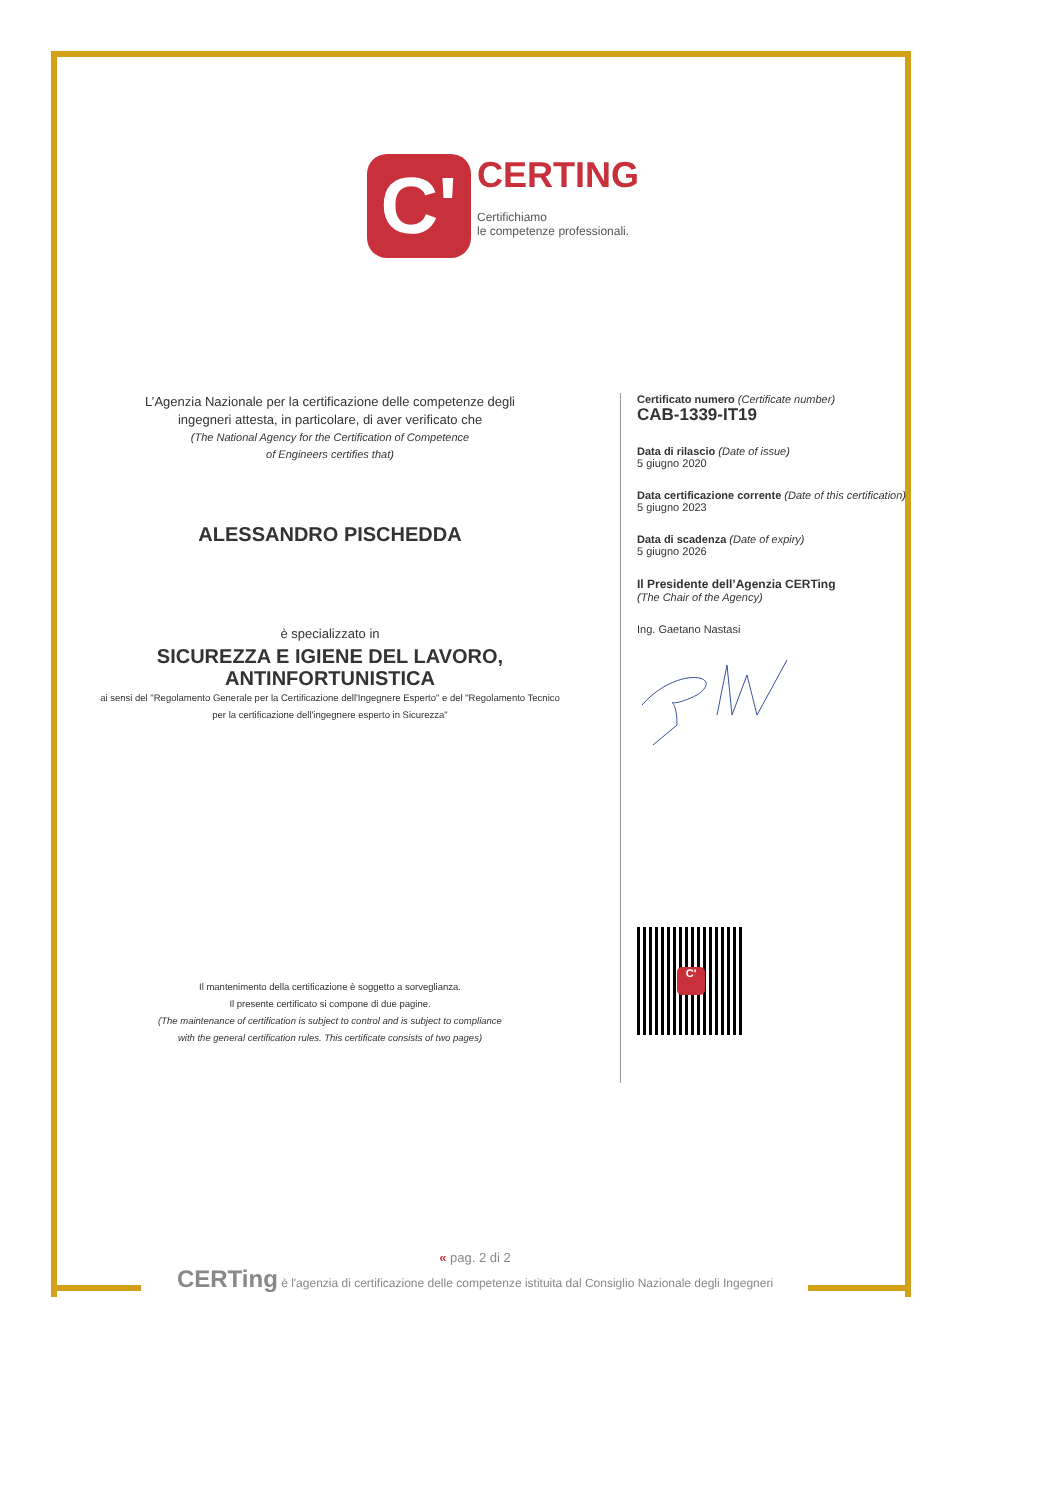C'
CERTING
Certifichiamo
le competenze professionali.
L’Agenzia Nazionale per la certificazione delle competenze degli ingegneri attesta, in particolare, di aver verificato che
(The National Agency for the Certification of Competence
of Engineers certifies that)
ALESSANDRO PISCHEDDA
è specializzato in
SICUREZZA E IGIENE DEL LAVORO, ANTINFORTUNISTICA
ai sensi del "Regolamento Generale per la Certificazione dell'Ingegnere Esperto" e del "Regolamento Tecnico per la certificazione dell'ingegnere esperto in Sicurezza"
Il mantenimento della certificazione è soggetto a sorveglianza.
Il presente certificato si compone di due pagine.
(The maintenance of certification is subject to control and is subject to compliance
with the general certification rules. This certificate consists of two pages)
Certificato numero (Certificate number)
CAB-1339-IT19
Data di rilascio (Date of issue)
5 giugno 2020
Data certificazione corrente (Date of this certification)
5 giugno 2023
Data di scadenza (Date of expiry)
5 giugno 2026
Il Presidente dell’Agenzia CERTing
(The Chair of the Agency)
Ing. Gaetano Nastasi
C'
« pag. 2 di 2
CERTing è l'agenzia di certificazione delle competenze istituita dal Consiglio Nazionale degli Ingegneri